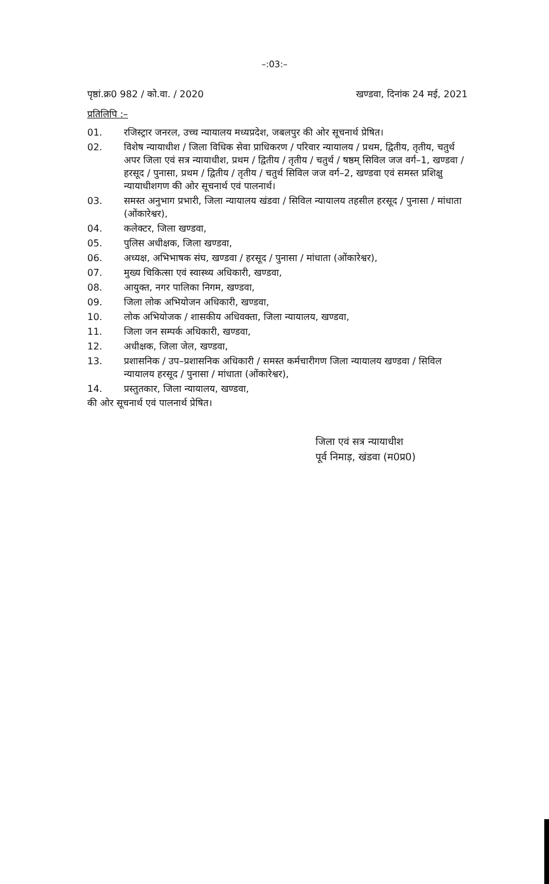–:03:–
पृष्ठां.क्र0 982 / को.वा. / 2020 खण्डवा, दिनांक 24 मई, 2021
प्रतिलिपि :–
01. रजिस्ट्रार जनरल, उच्च न्यायालय मध्यप्रदेश, जबलपुर की ओर सूचनार्थ प्रेषित।
02. विशेष न्यायाधीश / जिला विधिक सेवा प्राधिकरण / परिवार न्यायालय / प्रथम, द्वितीय, तृतीय, चतुर्थ अपर जिला एवं सत्र न्यायाधीश, प्रथम / द्वितीय / तृतीय / चतुर्थ / षष्ठम् सिविल जज वर्ग–1, खण्डवा / हरसूद / पुनासा, प्रथम / द्वितीय / तृतीय / चतुर्थ सिविल जज वर्ग–2, खण्डवा एवं समस्त प्रशिक्षु न्यायाधीशगण की ओर सूचनार्थ एवं पालनार्थ।
03. समस्त अनुभाग प्रभारी, जिला न्यायालय खंडवा / सिविल न्यायालय तहसील हरसूद / पुनासा / मांधाता (ओंकारेश्वर),
04. कलेक्टर, जिला खण्डवा,
05. पुलिस अधीक्षक, जिला खण्डवा,
06. अध्यक्ष, अभिभाषक संघ, खण्डवा / हरसूद / पुनासा / मांधाता (ओंकारेश्वर),
07. मुख्य चिकित्सा एवं स्वास्थ्य अधिकारी, खण्डवा,
08. आयुक्त, नगर पालिका निगम, खण्डवा,
09. जिला लोक अभियोजन अधिकारी, खण्डवा,
10. लोक अभियोजक / शासकीय अधिवक्ता, जिला न्यायालय, खण्डवा,
11. जिला जन सम्पर्क अधिकारी, खण्डवा,
12. अधीक्षक, जिला जेल, खण्डवा,
13. प्रशासनिक / उप–प्रशासनिक अधिकारी / समस्त कर्मचारीगण जिला न्यायालय खण्डवा / सिविल न्यायालय हरसूद / पुनासा / मांधाता (ओंकारेश्वर),
14. प्रस्तुतकार, जिला न्यायालय, खण्डवा,
की ओर सूचनार्थ एवं पालनार्थ प्रेषित।
जिला एवं सत्र न्यायाधीश
पूर्व निमाड़, खंडवा (म0प्र0)